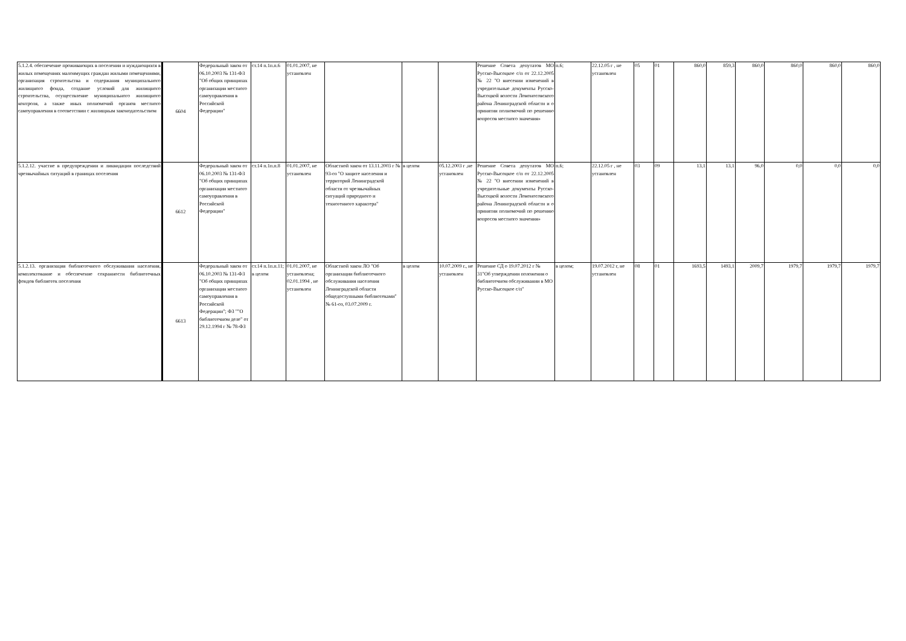| 5.1.2.4. обеспечение проживающих в поселении и нуждающихся в жилых помещениях малоимущих граждан жилыми помещениями, организация строительства и содержания муниципального жилищного фонда, создание условий для жилищного строительства, осуществление муниципального жилищного контроля, а также иных полномочий органов местного самоуправления в соответствии с жилищным законодательством | 6604 | Федеральный закон от 06.10.2003 № 131-ФЗ "Об общих принципах организации местного самоуправления в Российской Федерации" | ст.14 п.1п.п.6 | 01.01.2007, не установлен | | | | Решение Совета депутатов МО Русско-Высоцкое с/п от 22.12.2005 № 22 "О внесении изменений в учредительные документы Русско-Высоцкой волости Ломоносовского района Ленинградской области и о принятии полномочий по решению вопросов местного значения» | п.6; | 22.12.05 г , не установлен | 05 | 01 | 860,0 | 859,3 | 860,0 | 860,0 | 860,0 | 860,0 |
| 5.1.2.12. участие в предупреждении и ликвидации последствий чрезвычайных ситуаций в границах поселения | 6612 | Федеральный закон от 06.10.2003 № 131-ФЗ "Об общих принципах организации местного самоуправления в Российской Федерации" | ст.14 п.1п.п.8 | 01.01.2007, не установлен | Областной закон от 13.11.2003 г № 93-оз "О защите населения и территорий Ленинградской области от чрезвычайных ситуаций природного и техногенного характера" | в целом | 05.12.2003 г ,не установлен | Решение Совета депутатов МО Русско-Высоцкое с/п от 22.12.2005 № 22 "О внесении изменений в учредительные документы Русско-Высоцкой волости Ломоносовского района Ленинградской области и о принятии полномочий по решению вопросов местного значения» | п.6; | 22.12.05 г , не установлен | 03 | 09 | 13,1 | 13,1 | 96,0 | 0,0 | 0,0 | 0,0 |
| 5.1.2.13. организация библиотечного обслуживания населения, комплектование и обеспечение сохранности библиотечных фондов библиотек поселения | 6613 | Федеральный закон от 06.10.2003 № 131-ФЗ "Об общих принципах организации местного самоуправления в Российской Федерации"; ФЗ ""О библиотечном деле" от 29.12.1994 г № 78-ФЗ | ст.14 п.1п.п.11; в целом | 01.01.2007, не установлена; 02.01.1994 , не установлен | Областной закон ЛО "Об организации библиотечного обслуживания населения Ленинградской области общедоступными библиотеками" № 61-оз, 03.07.2009 г. | в целом | 10.07.2009 г., не установлен | Решение СД о 19.07.2012 г № 31"Об утверждении положения о библиотечном обслуживании в МО Русско-Высоцкое с/п" | в целом; | 19.07.2012 г, не установлен | 08 | 01 | 1693,5 | 1493,1 | 2009,7 | 1979,7 | 1979,7 | 1979,7 |